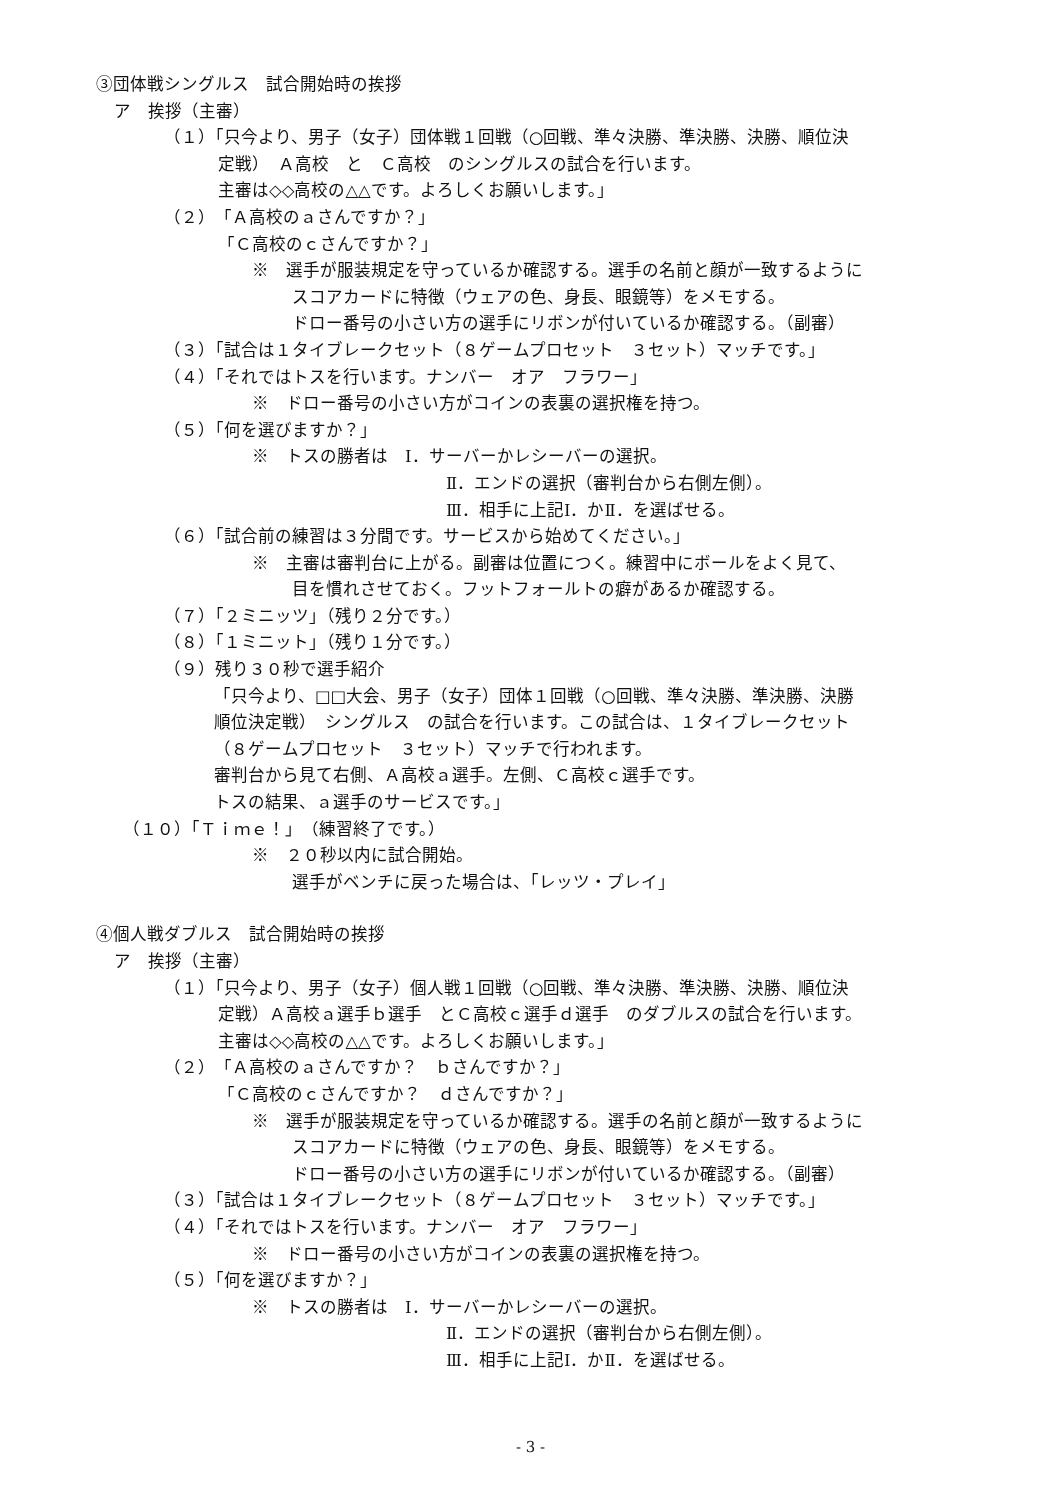③団体戦シングルス　試合開始時の挨拶
ア　挨拶（主審）
（１）「只今より、男子（女子）団体戦１回戦（○回戦、準々決勝、準決勝、決勝、順位決
定戦）　Ａ高校　と　Ｃ高校　のシングルスの試合を行います。
主審は◇◇高校の△△です。よろしくお願いします。」
（２）「Ａ高校のａさんですか？」
「Ｃ高校のｃさんですか？」
　　※　選手が服装規定を守っているか確認する。選手の名前と顔が一致するように
　　スコアカードに特徴（ウェアの色、身長、眼鏡等）をメモする。
　　ドロー番号の小さい方の選手にリボンが付いているか確認する。（副審）
（３）「試合は１タイブレークセット（８ゲームプロセット　３セット）マッチです。」
（４）「それではトスを行います。ナンバー　オア　フラワー」
　　※　ドロー番号の小さい方がコインの表裏の選択権を持つ。
（５）「何を選びますか？」
　　※　トスの勝者は　Ⅰ．サーバーかレシーバーの選択。
Ⅱ．エンドの選択（審判台から右側左側）。
Ⅲ．相手に上記Ⅰ．かⅡ．を選ばせる。
（６）「試合前の練習は３分間です。サービスから始めてください。」
　　※　主審は審判台に上がる。副審は位置につく。練習中にボールをよく見て、
　　目を慣れさせておく。フットフォールトの癖があるか確認する。
（７）「２ミニッツ」（残り２分です。）
（８）「１ミニット」（残り１分です。）
（９）残り３０秒で選手紹介
「只今より、□□大会、男子（女子）団体１回戦（○回戦、準々決勝、準決勝、決勝
順位決定戦）　シングルス　の試合を行います。この試合は、１タイブレークセット
（８ゲームプロセット　３セット）マッチで行われます。
審判台から見て右側、Ａ高校ａ選手。左側、Ｃ高校ｃ選手です。
トスの結果、ａ選手のサービスです。」
　（１０）「Ｔｉｍｅ！」（練習終了です。）
　　※　２０秒以内に試合開始。
　　選手がベンチに戻った場合は、「レッツ・プレイ」
④個人戦ダブルス　試合開始時の挨拶
ア　挨拶（主審）
（１）「只今より、男子（女子）個人戦１回戦（○回戦、準々決勝、準決勝、決勝、順位決
定戦）Ａ高校ａ選手ｂ選手　とＣ高校ｃ選手ｄ選手　のダブルスの試合を行います。
主審は◇◇高校の△△です。よろしくお願いします。」
（２）「Ａ高校のａさんですか？　ｂさんですか？」
「Ｃ高校のｃさんですか？　ｄさんですか？」
　　※　選手が服装規定を守っているか確認する。選手の名前と顔が一致するように
　　スコアカードに特徴（ウェアの色、身長、眼鏡等）をメモする。
　　ドロー番号の小さい方の選手にリボンが付いているか確認する。（副審）
（３）「試合は１タイブレークセット（８ゲームプロセット　３セット）マッチです。」
（４）「それではトスを行います。ナンバー　オア　フラワー」
　　※　ドロー番号の小さい方がコインの表裏の選択権を持つ。
（５）「何を選びますか？」
　　※　トスの勝者は　Ⅰ．サーバーかレシーバーの選択。
Ⅱ．エンドの選択（審判台から右側左側）。
Ⅲ．相手に上記Ⅰ．かⅡ．を選ばせる。
- 3 -